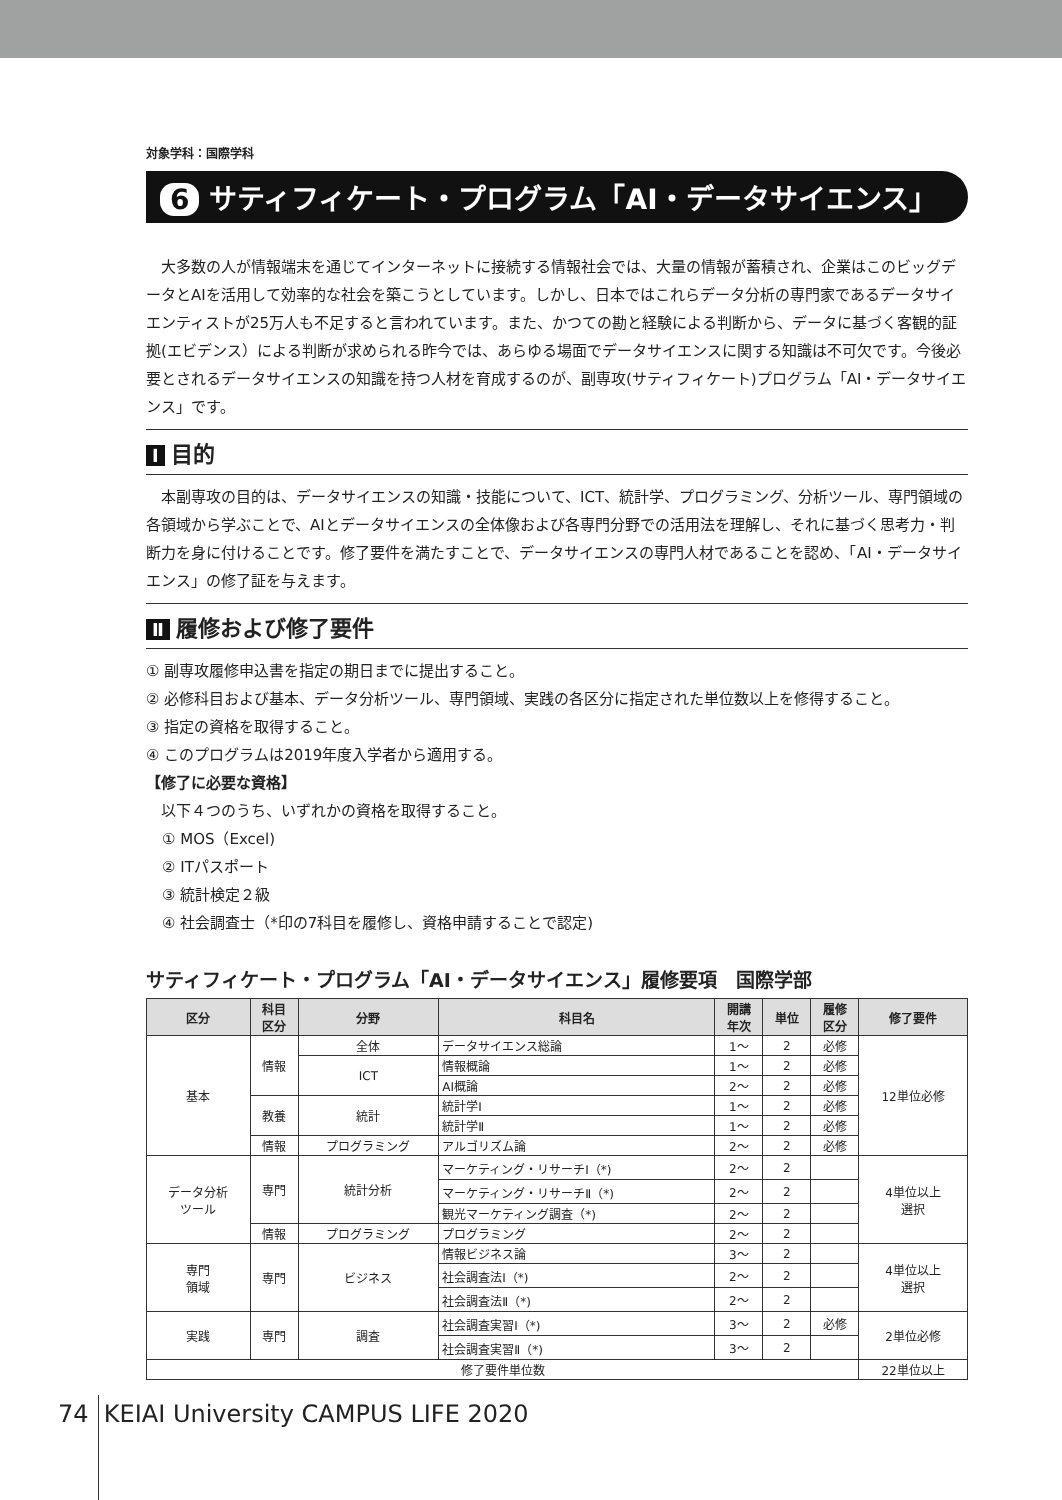対象学科：国際学科
6 サティフィケート・プログラム「AI・データサイエンス」
大多数の人が情報端末を通じてインターネットに接続する情報社会では、大量の情報が蓄積され、企業はこのビッグデータとAIを活用して効率的な社会を築こうとしています。しかし、日本ではこれらデータ分析の専門家であるデータサイエンティストが25万人も不足すると言われています。また、かつての勘と経験による判断から、データに基づく客観的証拠(エビデンス）による判断が求められる昨今では、あらゆる場面でデータサイエンスに関する知識は不可欠です。今後必要とされるデータサイエンスの知識を持つ人材を育成するのが、副専攻(サティフィケート)プログラム「AI・データサイエンス」です。
Ⅰ 目的
本副専攻の目的は、データサイエンスの知識・技能について、ICT、統計学、プログラミング、分析ツール、専門領域の各領域から学ぶことで、AIとデータサイエンスの全体像および各専門分野での活用法を理解し、それに基づく思考力・判断力を身に付けることです。修了要件を満たすことで、データサイエンスの専門人材であることを認め、「AI・データサイエンス」の修了証を与えます。
Ⅱ 履修および修了要件
① 副専攻履修申込書を指定の期日までに提出すること。
② 必修科目および基本、データ分析ツール、専門領域、実践の各区分に指定された単位数以上を修得すること。
③ 指定の資格を取得すること。
④ このプログラムは2019年度入学者から適用する。
【修了に必要な資格】
以下４つのうち、いずれかの資格を取得すること。
① MOS（Excel)
② ITパスポート
③ 統計検定２級
④ 社会調査士（*印の7科目を履修し、資格申請することで認定)
サティフィケート・プログラム「AI・データサイエンス」履修要項　国際学部
| 区分 | 科目 区分 | 分野 | 科目名 | 開講 年次 | 単位 | 履修 区分 | 修了要件 |
| --- | --- | --- | --- | --- | --- | --- | --- |
| 基本 | 情報 | 全体 | データサイエンス総論 | 1〜 | 2 | 必修 | 12単位必修 |
| | | ICT | 情報概論 | 1〜 | 2 | 必修 | |
| | | | AI概論 | 2〜 | 2 | 必修 | |
| | 教養 | 統計 | 統計学Ⅰ | 1〜 | 2 | 必修 | |
| | | | 統計学Ⅱ | 1〜 | 2 | 必修 | |
| | 情報 | プログラミング | アルゴリズム論 | 2〜 | 2 | 必修 | |
| データ分析 ツール | 専門 | 統計分析 | マーケティング・リサーチⅠ（*) | 2〜 | 2 | | 4単位以上 選択 |
| | | | マーケティング・リサーチⅡ（*) | 2〜 | 2 | | |
| | | | 観光マーケティング調査（*) | 2〜 | 2 | | |
| | 情報 | プログラミング | プログラミング | 2〜 | 2 | | |
| 専門 領域 | 専門 | ビジネス | 情報ビジネス論 | 3〜 | 2 | | 4単位以上 選択 |
| | | | 社会調査法Ⅰ（*) | 2〜 | 2 | | |
| | | | 社会調査法Ⅱ（*) | 2〜 | 2 | | |
| 実践 | 専門 | 調査 | 社会調査実習Ⅰ（*) | 3〜 | 2 | 必修 | 2単位必修 |
| | | | 社会調査実習Ⅱ（*) | 3〜 | 2 | | |
| 修了要件単位数 | | | | | | | 22単位以上 |
74 KEIAI University CAMPUS LIFE 2020